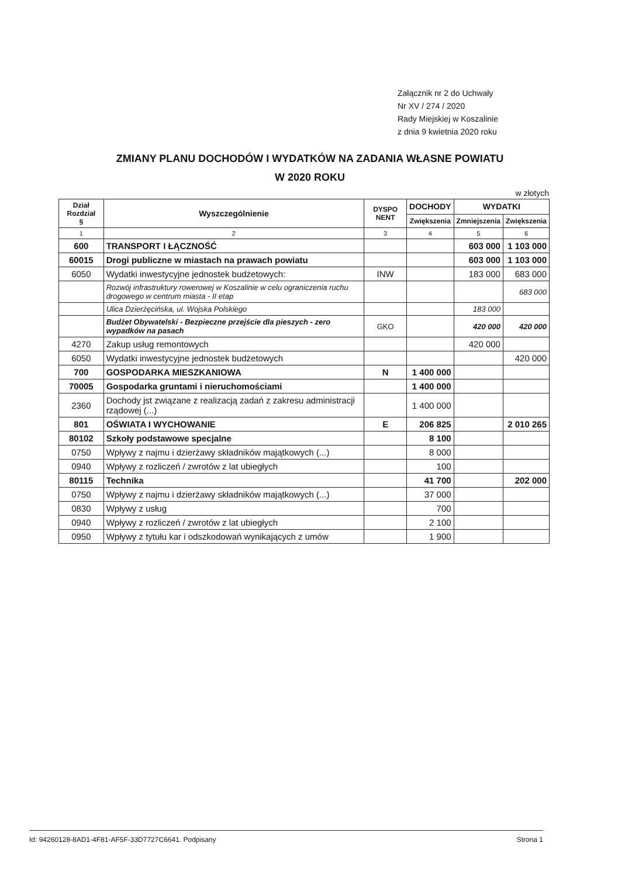Załącznik nr 2 do Uchwały
Nr XV / 274 / 2020
Rady Miejskiej w Koszalinie
z dnia 9 kwietnia 2020 roku
ZMIANY PLANU DOCHODÓW I WYDATKÓW NA ZADANIA WŁASNE POWIATU
W 2020 ROKU
w złotych
| Dział Rozdział § | Wyszczególnienie | DYSPO NENT | DOCHODY | WYDATKI | |
| --- | --- | --- | --- | --- | --- |
| | | | Zwiększenia | Zmniejszenia | Zwiększenia |
| 1 | 2 | 3 | 4 | 5 | 6 |
| 600 | TRANSPORT I ŁĄCZNOŚĆ | | | 603 000 | 1 103 000 |
| 60015 | Drogi publiczne w miastach na prawach powiatu | | | 603 000 | 1 103 000 |
| 6050 | Wydatki inwestycyjne jednostek budżetowych: | INW | | 183 000 | 683 000 |
| | Rozwój infrastruktury rowerowej w Koszalinie w celu ograniczenia ruchu drogowego w centrum miasta - II etap | | | | 683 000 |
| | Ulica Dzierżęcińska, ul. Wojska Polskiego | | | 183 000 | |
| | Budżet Obywatelski - Bezpieczne przejście dla pieszych - zero wypadków na pasach | GKO | | 420 000 | 420 000 |
| 4270 | Zakup usług remontowych | | | 420 000 | |
| 6050 | Wydatki inwestycyjne jednostek budżetowych | | | | 420 000 |
| 700 | GOSPODARKA MIESZKANIOWA | N | 1 400 000 | | |
| 70005 | Gospodarka gruntami i nieruchomościami | | 1 400 000 | | |
| 2360 | Dochody jst związane z realizacją zadań z zakresu administracji rządowej (...) | | 1 400 000 | | |
| 801 | OŚWIATA I WYCHOWANIE | E | 206 825 | | 2 010 265 |
| 80102 | Szkoły podstawowe specjalne | | 8 100 | | |
| 0750 | Wpływy z najmu i dzierżawy składników majątkowych (...) | | 8 000 | | |
| 0940 | Wpływy z rozliczeń / zwrotów z lat ubiegłych | | 100 | | |
| 80115 | Technika | | 41 700 | | 202 000 |
| 0750 | Wpływy z najmu i dzierżawy składników majątkowych (...) | | 37 000 | | |
| 0830 | Wpływy z usług | | 700 | | |
| 0940 | Wpływy z rozliczeń / zwrotów z lat ubiegłych | | 2 100 | | |
| 0950 | Wpływy z tytułu kar i odszkodowań wynikających z umów | | 1 900 | | |
Id: 94260128-8AD1-4F81-AF5F-33D7727C6641. Podpisany Strona 1